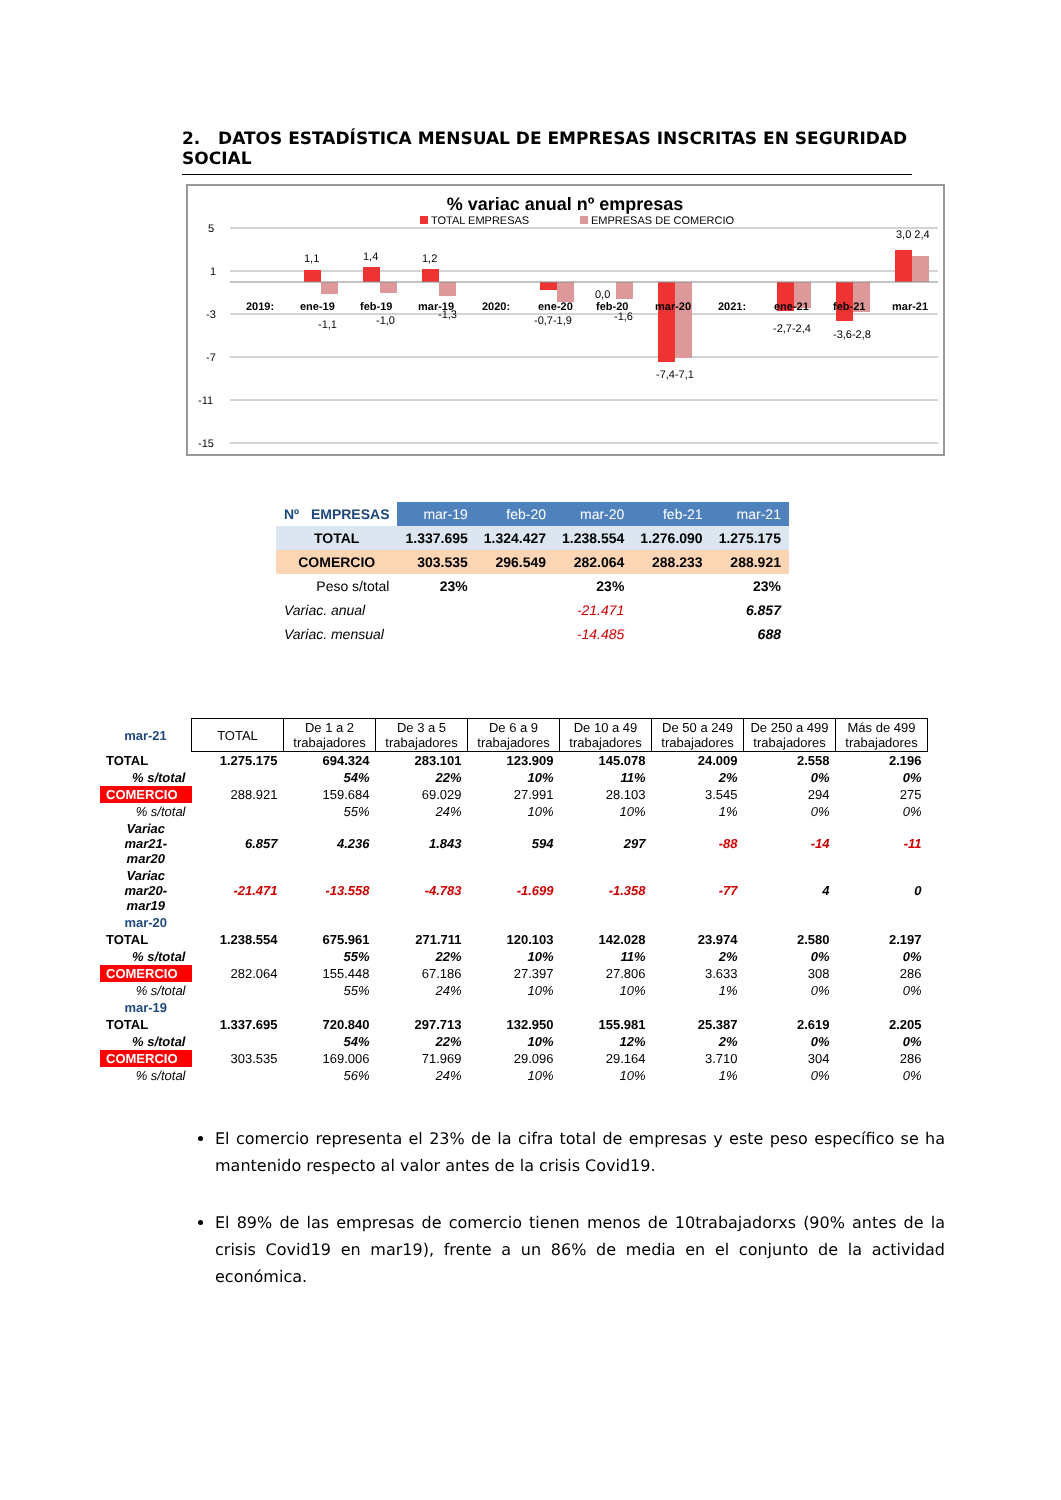2. DATOS ESTADÍSTICA MENSUAL DE EMPRESAS INSCRITAS EN SEGURIDAD SOCIAL
% variac anual nº empresas
TOTAL EMPRESAS
EMPRESAS DE COMERCIO
5
1
-3
-7
-11
-15
2019:
ene-19
feb-19
mar-19
2020:
ene-20
feb-20
mar-20
2021:
ene-21
feb-21
mar-21
1,1
1,4
1,2
-1,1
-1,0
-1,3
-0,7-1,9
0,0
-1,6
-7,4-7,1
-2,7-2,4
-3,6-2,8
3,0 2,4
| Nº EMPRESAS | mar-19 | feb-20 | mar-20 | feb-21 | mar-21 |
| TOTAL | 1.337.695 | 1.324.427 | 1.238.554 | 1.276.090 | 1.275.175 |
| COMERCIO | 303.535 | 296.549 | 282.064 | 288.233 | 288.921 |
| Peso s/total | 23% | | 23% | | 23% |
| Variac. anual | | | -21.471 | | 6.857 |
| Variac. mensual | | | -14.485 | | 688 |
| mar-21 | TOTAL | De 1 a 2 trabajadores | De 3 a 5 trabajadores | De 6 a 9 trabajadores | De 10 a 49 trabajadores | De 50 a 249 trabajadores | De 250 a 499 trabajadores | Más de 499 trabajadores |
| TOTAL | 1.275.175 | 694.324 | 283.101 | 123.909 | 145.078 | 24.009 | 2.558 | 2.196 |
| % s/total | | 54% | 22% | 10% | 11% | 2% | 0% | 0% |
| COMERCIO | 288.921 | 159.684 | 69.029 | 27.991 | 28.103 | 3.545 | 294 | 275 |
| % s/total | | 55% | 24% | 10% | 10% | 1% | 0% | 0% |
| Variac mar21-mar20 | 6.857 | 4.236 | 1.843 | 594 | 297 | -88 | -14 | -11 |
| Variac mar20-mar19 | -21.471 | -13.558 | -4.783 | -1.699 | -1.358 | -77 | 4 | 0 |
| mar-20 | | | | | | | | |
| TOTAL | 1.238.554 | 675.961 | 271.711 | 120.103 | 142.028 | 23.974 | 2.580 | 2.197 |
| % s/total | | 55% | 22% | 10% | 11% | 2% | 0% | 0% |
| COMERCIO | 282.064 | 155.448 | 67.186 | 27.397 | 27.806 | 3.633 | 308 | 286 |
| % s/total | | 55% | 24% | 10% | 10% | 1% | 0% | 0% |
| mar-19 | | | | | | | | |
| TOTAL | 1.337.695 | 720.840 | 297.713 | 132.950 | 155.981 | 25.387 | 2.619 | 2.205 |
| % s/total | | 54% | 22% | 10% | 12% | 2% | 0% | 0% |
| COMERCIO | 303.535 | 169.006 | 71.969 | 29.096 | 29.164 | 3.710 | 304 | 286 |
| % s/total | | 56% | 24% | 10% | 10% | 1% | 0% | 0% |
El comercio representa el 23% de la cifra total de empresas y este peso específico se ha mantenido respecto al valor antes de la crisis Covid19.
El 89% de las empresas de comercio tienen menos de 10trabajadorxs (90% antes de la crisis Covid19 en mar19), frente a un 86% de media en el conjunto de la actividad económica.